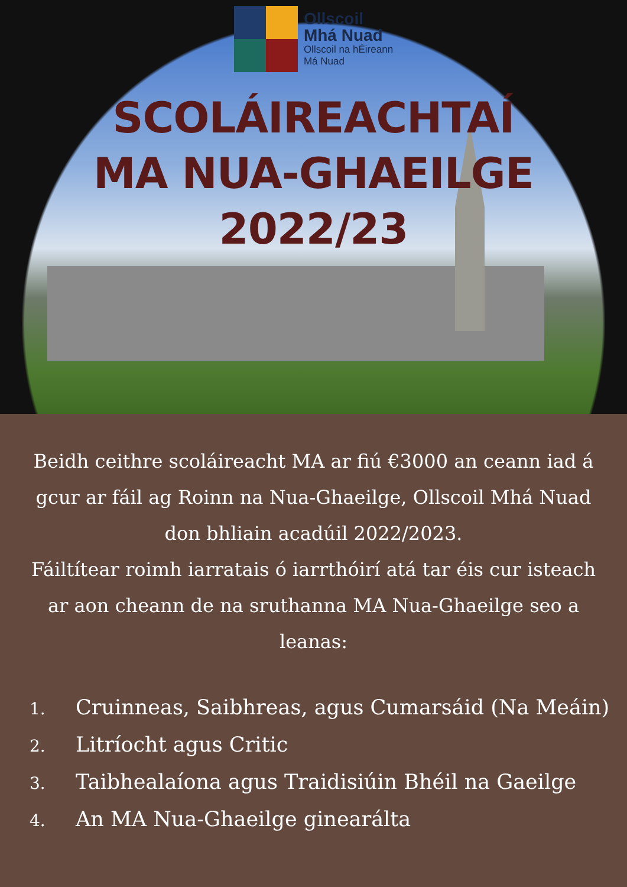Ollscoil
Mhá Nuad
Ollscoil na hÉireann
Má Nuad
SCOLÁIREACHTAÍ
MA NUA-GHAEILGE
2022/23
Beidh ceithre scoláireacht MA ar fiú €3000 an ceann iad á gcur ar fáil ag Roinn na Nua-Ghaeilge, Ollscoil Mhá Nuad don bhliain acadúil 2022/2023.
Fáiltítear roimh iarratais ó iarrthóirí atá tar éis cur isteach ar aon cheann de na sruthanna MA Nua-Ghaeilge seo a leanas:
1. Cruinneas, Saibhreas, agus Cumarsáid (Na Meáin)
2. Litríocht agus Critic
3. Taibhealaíona agus Traidisiúin Bhéil na Gaeilge
4. An MA Nua-Ghaeilge ginearálta